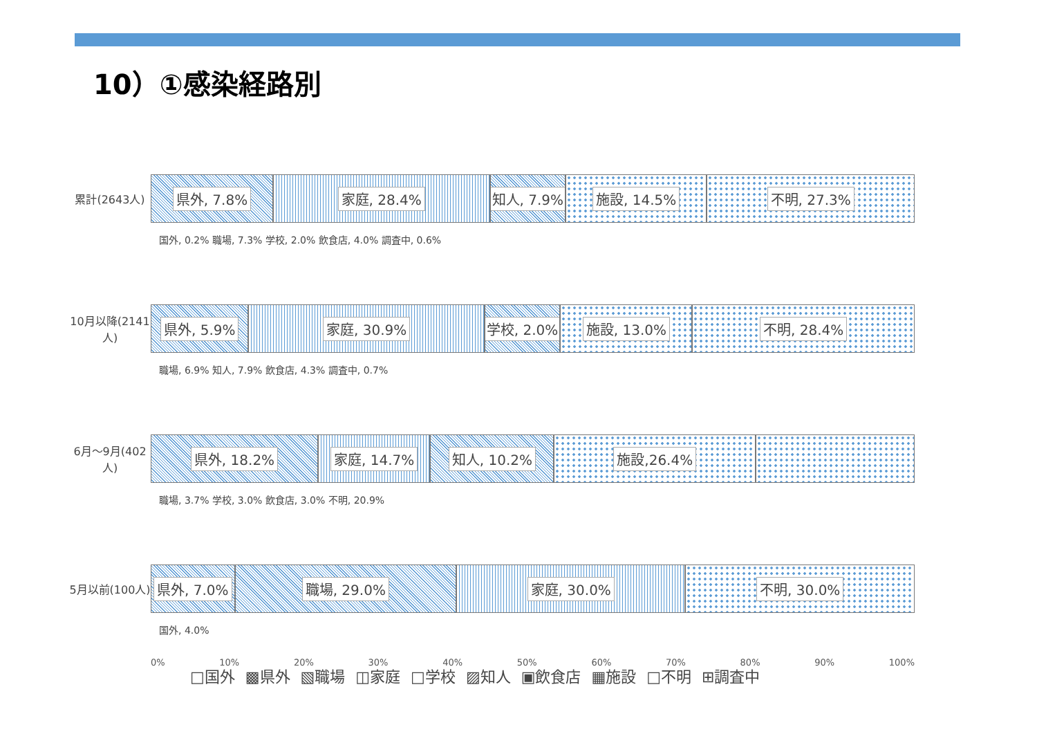10）①感染経路別
累計(2643人)
県外, 7.8% 家庭, 28.4% 知人, 7.9% 施設, 14.5% 不明, 27.3%
国外, 0.2% 職場, 7.3% 学校, 2.0% 飲食店, 4.0% 調査中, 0.6%
10月以降(2141人)
県外, 5.9% 家庭, 30.9% 学校, 2.0% 施設, 13.0% 不明, 28.4%
職場, 6.9% 知人, 7.9% 飲食店, 4.3% 調査中, 0.7%
6月～9月(402人)
県外, 18.2% 家庭, 14.7% 知人, 10.2% 施設,26.4%
職場, 3.7% 学校, 3.0% 飲食店, 3.0% 不明, 20.9%
5月以前(100人)
県外, 7.0% 職場, 29.0% 家庭, 30.0% 不明, 30.0%
国外, 4.0%
0% 10% 20% 30% 40% 50% 60% 70% 80% 90% 100%
□国外 ▩県外 ▧職場 ◫家庭 □学校 ▨知人 ▣飲食店 ▦施設 □不明 ⊞調査中